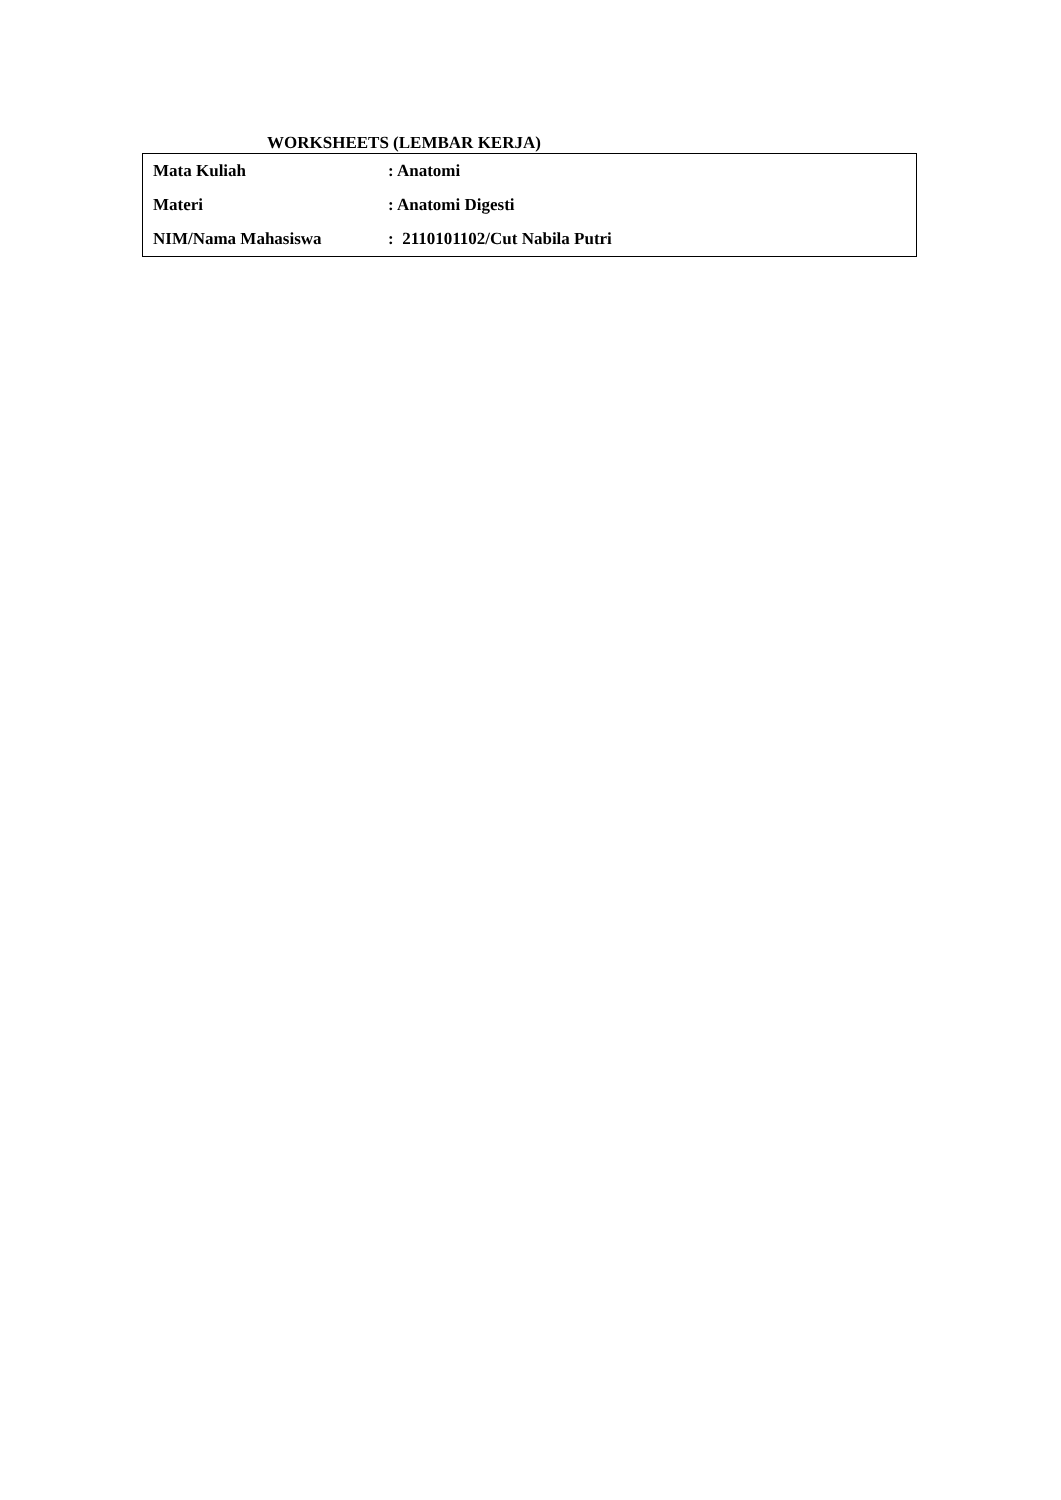WORKSHEETS (LEMBAR KERJA)
| Mata Kuliah | : Anatomi |
| Materi | : Anatomi Digesti |
| NIM/Nama Mahasiswa | : 2110101102/Cut Nabila Putri |